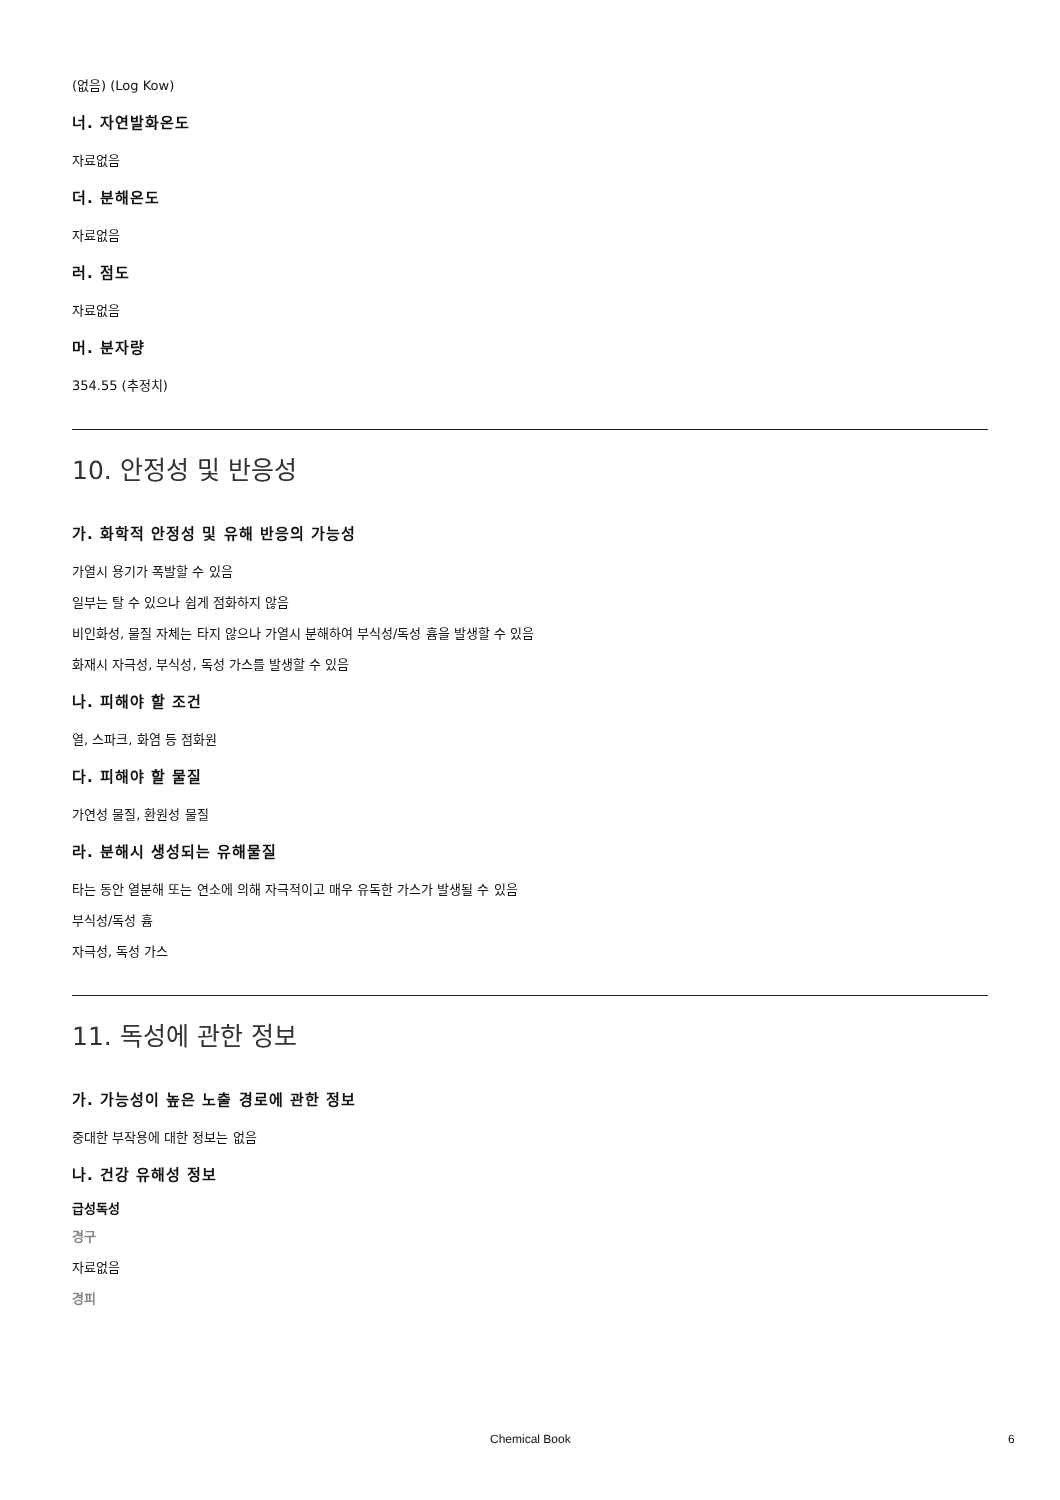(없음) (Log Kow)
너. 자연발화온도
자료없음
더. 분해온도
자료없음
러. 점도
자료없음
머. 분자량
354.55 (추정치)
10. 안정성 및 반응성
가. 화학적 안정성 및 유해 반응의 가능성
가열시 용기가 폭발할 수 있음
일부는 탈 수 있으나 쉽게 점화하지 않음
비인화성, 물질 자체는 타지 않으나 가열시 분해하여 부식성/독성 흄을 발생할 수 있음
화재시 자극성, 부식성, 독성 가스를 발생할 수 있음
나. 피해야 할 조건
열, 스파크, 화염 등 점화원
다. 피해야 할 물질
가연성 물질, 환원성 물질
라. 분해시 생성되는 유해물질
타는 동안 열분해 또는 연소에 의해 자극적이고 매우 유독한 가스가 발생될 수 있음
부식성/독성 흄
자극성, 독성 가스
11. 독성에 관한 정보
가. 가능성이 높은 노출 경로에 관한 정보
중대한 부작용에 대한 정보는 없음
나. 건강 유해성 정보
급성독성
경구
자료없음
경피
Chemical Book 6